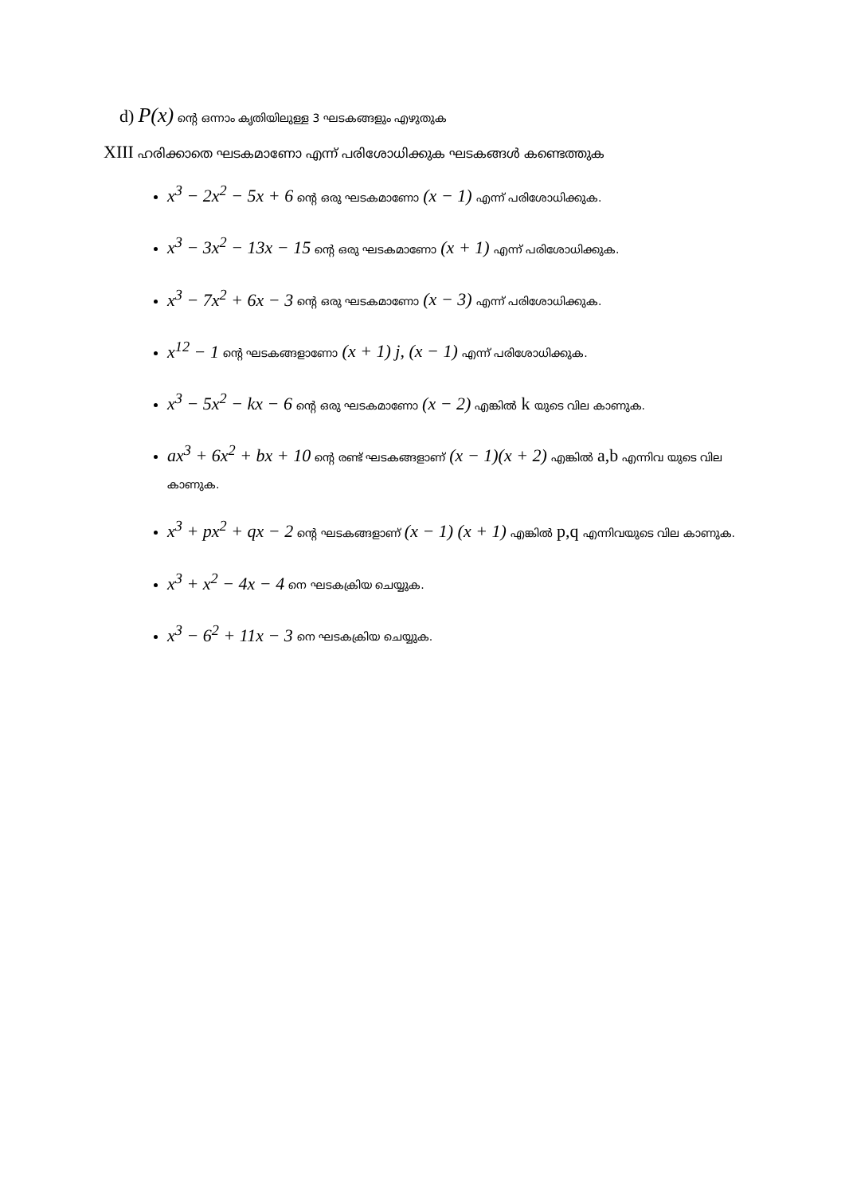d) P(x) ന്റെ ഒന്നാം കൃതിയിലുള്ള 3 ഘടകങ്ങളും എഴുതുക
XIII ഹരിക്കാതെ ഘടകമാണോ എന്ന് പരിശോധിക്കുക ഘടകങ്ങൾ കണ്ടെത്തുക
x<sup>3</sup> − 2x<sup>2</sup> − 5x + 6 ന്റെ ഒരു ഘടകമാണോ (x − 1) എന്ന് പരിശോധിക്കുക.
x<sup>3</sup> − 3x<sup>2</sup> − 13x − 15 ന്റെ ഒരു ഘടകമാണോ (x + 1) എന്ന് പരിശോധിക്കുക.
x<sup>3</sup> − 7x<sup>2</sup> + 6x − 3 ന്റെ ഒരു ഘടകമാണോ (x − 3) എന്ന് പരിശോധിക്കുക.
x<sup>12</sup> − 1 ന്റെ ഘടകങ്ങളാണോ (x + 1) j, (x − 1) എന്ന് പരിശോധിക്കുക.
x<sup>3</sup> − 5x<sup>2</sup> − kx − 6 ന്റെ ഒരു ഘടകമാണോ (x − 2) എങ്കിൽ k യുടെ വില കാണുക.
ax<sup>3</sup> + 6x<sup>2</sup> + bx + 10 ന്റെ രണ്ട് ഘടകങ്ങളാണ് (x − 1)(x + 2) എങ്കിൽ a,b എന്നിവ യുടെ വില കാണുക.
x<sup>3</sup> + px<sup>2</sup> + qx − 2 ന്റെ ഘടകങ്ങളാണ് (x − 1) (x + 1) എങ്കിൽ p,q എന്നിവയുടെ വില കാണുക.
x<sup>3</sup> + x<sup>2</sup> − 4x − 4 നെ ഘടകക്രിയ ചെയ്യുക.
x<sup>3</sup> − 6<sup>2</sup> + 11x − 3 നെ ഘടകക്രിയ ചെയ്യുക.